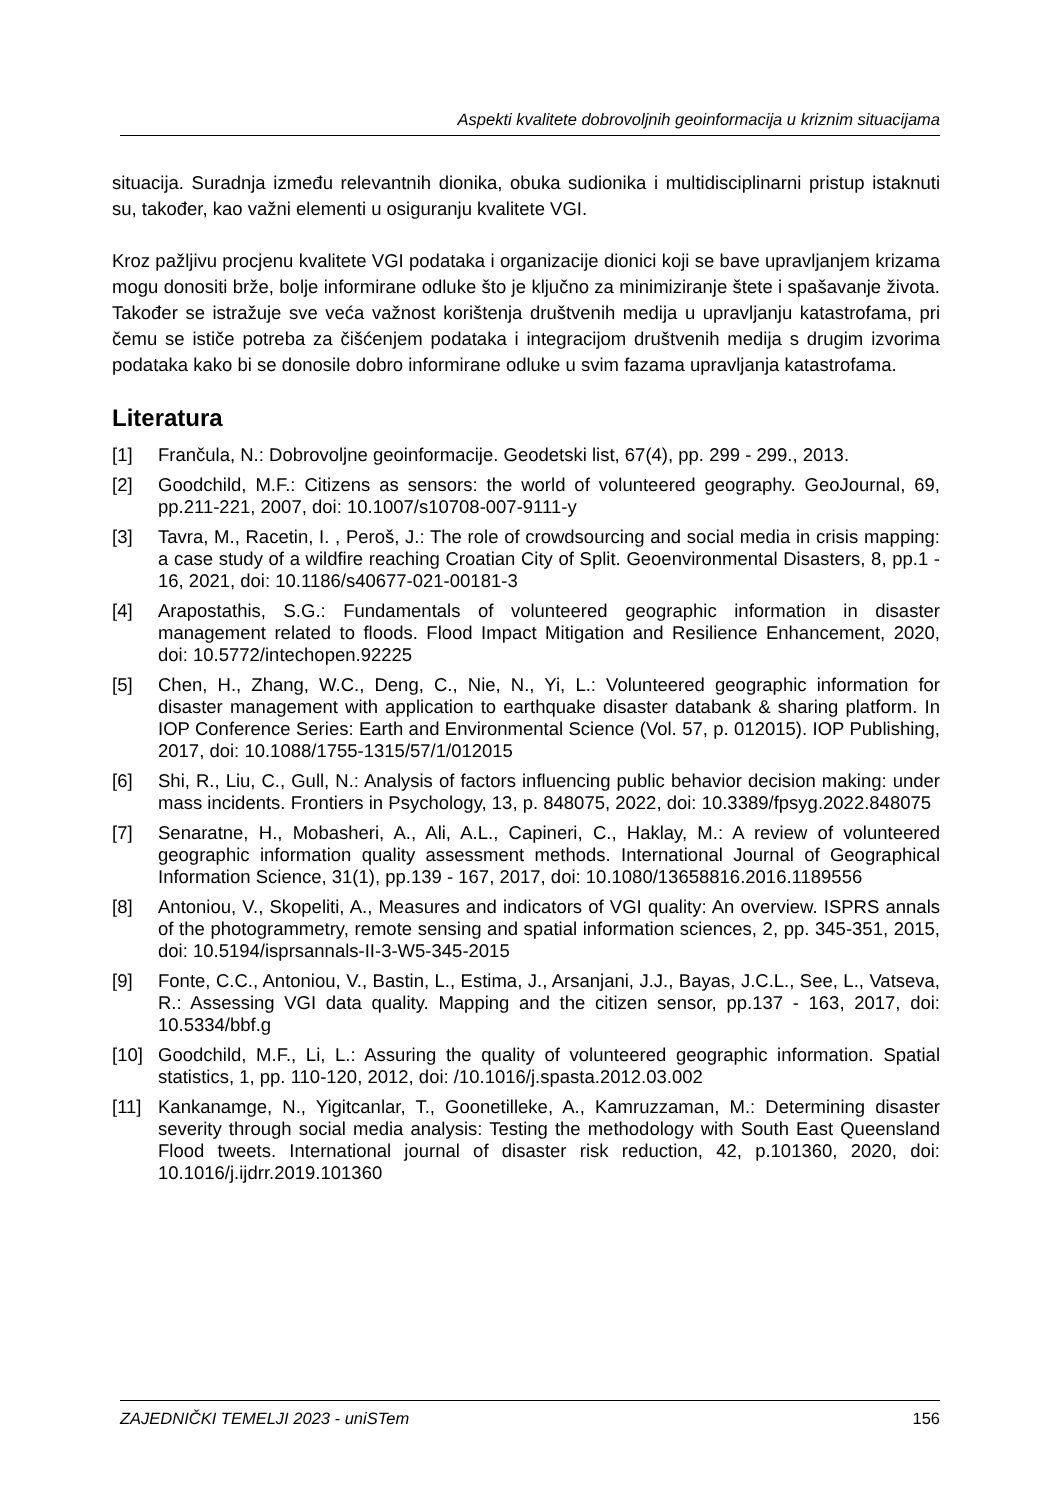Aspekti kvalitete dobrovoljnih geoinformacija u kriznim situacijama
situacija. Suradnja između relevantnih dionika, obuka sudionika i multidisciplinarni pristup istaknuti su, također, kao važni elementi u osiguranju kvalitete VGI.
Kroz pažljivu procjenu kvalitete VGI podataka i organizacije dionici koji se bave upravljanjem krizama mogu donositi brže, bolje informirane odluke što je ključno za minimiziranje štete i spašavanje života. Također se istražuje sve veća važnost korištenja društvenih medija u upravljanju katastrofama, pri čemu se ističe potreba za čišćenjem podataka i integracijom društvenih medija s drugim izvorima podataka kako bi se donosile dobro informirane odluke u svim fazama upravljanja katastrofama.
Literatura
[1] Frančula, N.: Dobrovoljne geoinformacije. Geodetski list, 67(4), pp. 299 - 299., 2013.
[2] Goodchild, M.F.: Citizens as sensors: the world of volunteered geography. GeoJournal, 69, pp.211-221, 2007, doi: 10.1007/s10708-007-9111-y
[3] Tavra, M., Racetin, I. , Peroš, J.: The role of crowdsourcing and social media in crisis mapping: a case study of a wildfire reaching Croatian City of Split. Geoenvironmental Disasters, 8, pp.1 - 16, 2021, doi: 10.1186/s40677-021-00181-3
[4] Arapostathis, S.G.: Fundamentals of volunteered geographic information in disaster management related to floods. Flood Impact Mitigation and Resilience Enhancement, 2020, doi: 10.5772/intechopen.92225
[5] Chen, H., Zhang, W.C., Deng, C., Nie, N., Yi, L.: Volunteered geographic information for disaster management with application to earthquake disaster databank & sharing platform. In IOP Conference Series: Earth and Environmental Science (Vol. 57, p. 012015). IOP Publishing, 2017, doi: 10.1088/1755-1315/57/1/012015
[6] Shi, R., Liu, C., Gull, N.: Analysis of factors influencing public behavior decision making: under mass incidents. Frontiers in Psychology, 13, p. 848075, 2022, doi: 10.3389/fpsyg.2022.848075
[7] Senaratne, H., Mobasheri, A., Ali, A.L., Capineri, C., Haklay, M.: A review of volunteered geographic information quality assessment methods. International Journal of Geographical Information Science, 31(1), pp.139 - 167, 2017, doi: 10.1080/13658816.2016.1189556
[8] Antoniou, V., Skopeliti, A., Measures and indicators of VGI quality: An overview. ISPRS annals of the photogrammetry, remote sensing and spatial information sciences, 2, pp. 345-351, 2015, doi: 10.5194/isprsannals-II-3-W5-345-2015
[9] Fonte, C.C., Antoniou, V., Bastin, L., Estima, J., Arsanjani, J.J., Bayas, J.C.L., See, L., Vatseva, R.: Assessing VGI data quality. Mapping and the citizen sensor, pp.137 - 163, 2017, doi: 10.5334/bbf.g
[10] Goodchild, M.F., Li, L.: Assuring the quality of volunteered geographic information. Spatial statistics, 1, pp. 110-120, 2012, doi: /10.1016/j.spasta.2012.03.002
[11] Kankanamge, N., Yigitcanlar, T., Goonetilleke, A., Kamruzzaman, M.: Determining disaster severity through social media analysis: Testing the methodology with South East Queensland Flood tweets. International journal of disaster risk reduction, 42, p.101360, 2020, doi: 10.1016/j.ijdrr.2019.101360
ZAJEDNIČKI TEMELJI 2023 - uniSTem 156